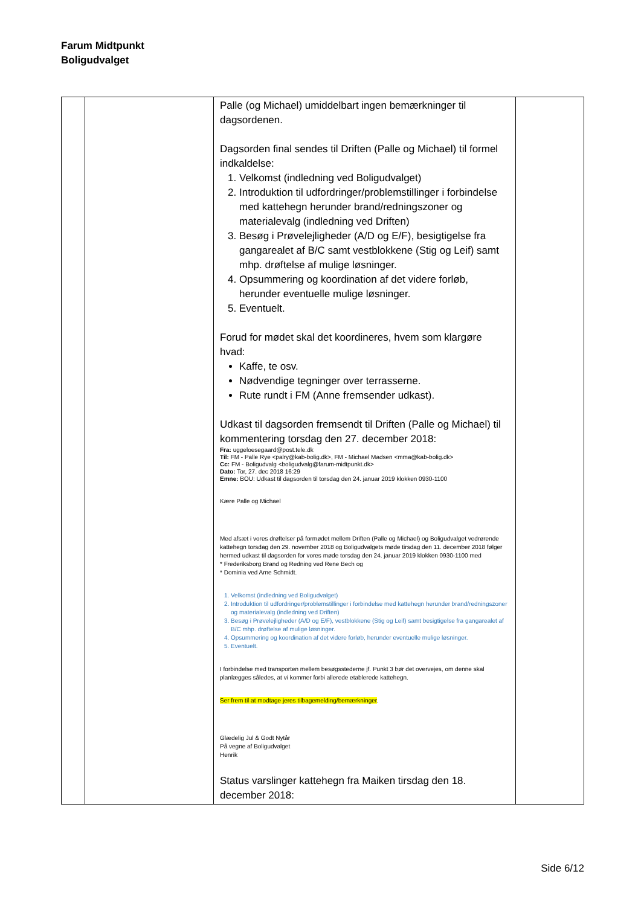Farum Midtpunkt
Boligudvalget
| | | Palle (og Michael) umiddelbart ingen bemærkninger til dagsordenen. Dagsorden final sendes til Driften (Palle og Michael) til formel indkaldelse: 1. Velkomst (indledning ved Boligudvalget) 2. Introduktion til udfordringer/problemstillinger i forbindelse med kattehegn herunder brand/redningszoner og materialevalg (indledning ved Driften) 3. Besøg i Prøvelejligheder (A/D og E/F), besigtigelse fra gangarealet af B/C samt vestblokkene (Stig og Leif) samt mhp. drøftelse af mulige løsninger. 4. Opsummering og koordination af det videre forløb, herunder eventuelle mulige løsninger. 5. Eventuelt. Forud for mødet skal det koordineres, hvem som klargøre hvad: Kaffe, te osv. Nødvendige tegninger over terrasserne. Rute rundt i FM (Anne fremsender udkast). Udkast til dagsorden fremsendt til Driften (Palle og Michael) til kommentering torsdag den 27. december 2018: Fra: uggeloesegaard@post.tele.dk Til: FM - Palle Rye <palry@kab-bolig.dk>, FM - Michael Madsen <mma@kab-bolig.dk> Cc: FM - Boligudvalg <boligudvalg@farum-midtpunkt.dk> Dato: Tor, 27. dec 2018 16:29 Emne: BOU: Udkast til dagsorden til torsdag den 24. januar 2019 klokken 0930-1100 Kære Palle og Michael Med afsæt i vores drøftelser på formødet mellem Driften (Palle og Michael) og Boligudvalget vedrørende kattehegn torsdag den 29. november 2018 og Boligudvalgets møde tirsdag den 11. december 2018 følger hermed udkast til dagsorden for vores møde torsdag den 24. januar 2019 klokken 0930-1100 med * Frederiksborg Brand og Redning ved Rene Bech og * Dominia ved Arne Schmidt. 1. Velkomst (indledning ved Boligudvalget) 2. Introduktion til udfordringer/problemstillinger i forbindelse med kattehegn herunder brand/redningszoner og materialevalg (indledning ved Driften) 3. Besøg i Prøvelejligheder (A/D og E/F), vestblokkene (Stig og Leif) samt besigtigelse fra gangarealet af B/C mhp. drøftelse af mulige løsninger. 4. Opsummering og koordination af det videre forløb, herunder eventuelle mulige løsninger. 5. Eventuelt. I forbindelse med transporten mellem besøgsstederne jf. Punkt 3 bør det overvejes, om denne skal planlægges således, at vi kommer forbi allerede etablerede kattehegn. Ser frem til at modtage jeres tilbagemelding/bemærkninger . Glædelig Jul & Godt Nytår På vegne af Boligudvalget Henrik Status varslinger kattehegn fra Maiken tirsdag den 18. december 2018: | |
Side 6/12